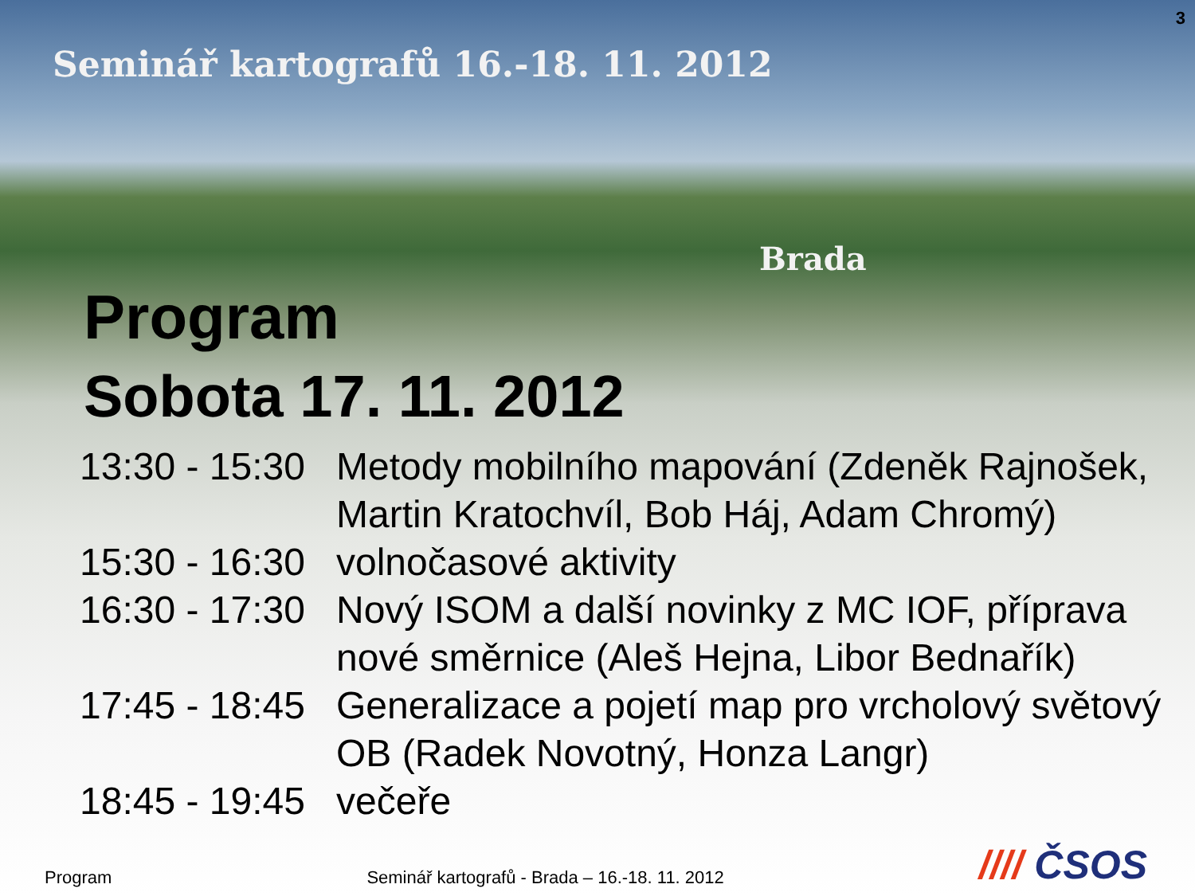3
Seminář kartografů 16.-18. 11. 2012
Brada
Program
Sobota 17. 11. 2012
13:30 - 15:30
Metody mobilního mapování (Zdeněk Rajnošek, Martin Kratochvíl, Bob Háj, Adam Chromý)
15:30 - 16:30
volnočasové aktivity
16:30 - 17:30
Nový ISOM a další novinky z MC IOF, příprava nové směrnice (Aleš Hejna, Libor Bednařík)
17:45 - 18:45
Generalizace a pojetí map pro vrcholový světový OB (Radek Novotný, Honza Langr)
18:45 - 19:45
večeře
Program
Seminář kartografů - Brada – 16.-18. 11. 2012
//// ČSOS